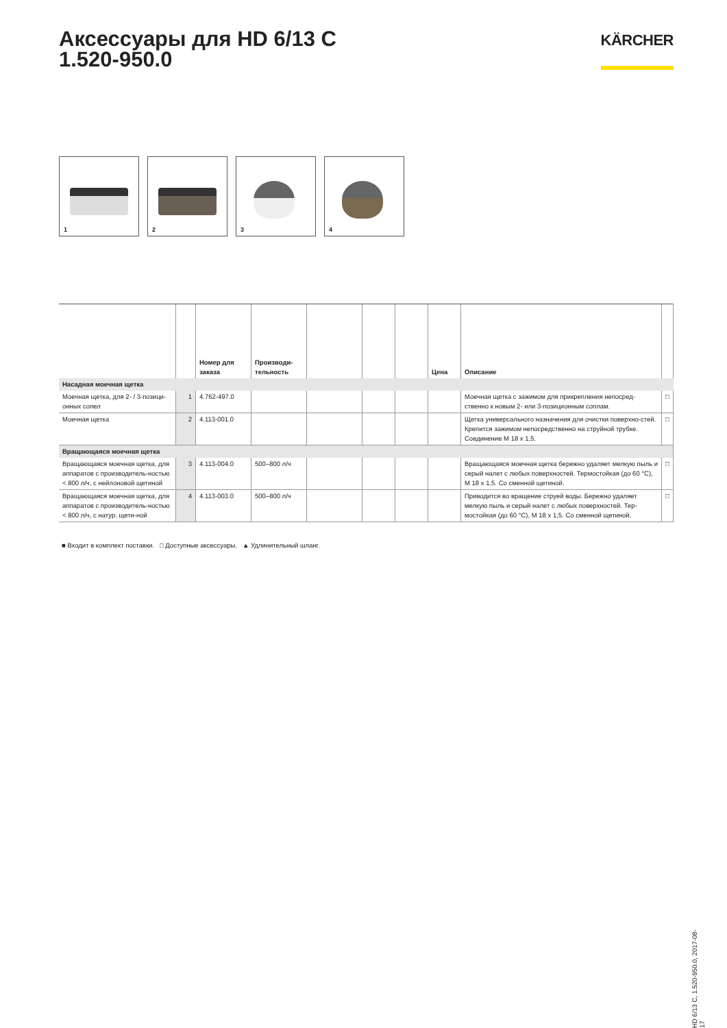Аксессуары для HD 6/13 C
1.520-950.0
KÄRCHER
1
2
3
4
| | | Номер для заказа | Производи-тельность | | | | Цена | Описание | |
| --- | --- | --- | --- | --- | --- | --- | --- | --- | --- |
| Насадная моечная щетка | | | | | | | | | |
| Моечная щетка, для 2- / 3-позици-онных сопел | 1 | 4.762-497.0 | | | | | | Моечная щетка с зажимом для прикрепления непосред-ственно к новым 2- или 3-позиционным соплам. | □ |
| Моечная щетка | 2 | 4.113-001.0 | | | | | | Щетка универсального назначения для очистки поверхно-стей. Крепится зажимом непосредственно на струйной трубке. Соединение M 18 x 1,5. | □ |
| Вращающаяся моечная щетка | | | | | | | | | |
| Вращающаяся моечная щетка, для аппаратов с производитель-ностью < 800 л/ч, с нейлоновой щетиной | 3 | 4.113-004.0 | 500–800 л/ч | | | | | Вращающаяся моечная щетка бережно удаляет мелкую пыль и серый налет с любых поверхностей. Термостойкая (до 60 °C), M 18 x 1,5. Со сменной щетиной. | □ |
| Вращающаяся моечная щетка, для аппаратов с производитель-ностью < 800 л/ч, с натур. щети-ной | 4 | 4.113-003.0 | 500–800 л/ч | | | | | Приводится во вращение струей воды. Бережно удаляет мелкую пыль и серый налет с любых поверхностей. Тер-мостойкая (до 60 °C), M 18 x 1,5. Со сменной щетиной. | □ |
■ Входит в комплект поставки. □ Доступные аксессуары. ▲ Удлинительный шланг.
HD 6/13 C, 1.520-950.0, 2017-08-17